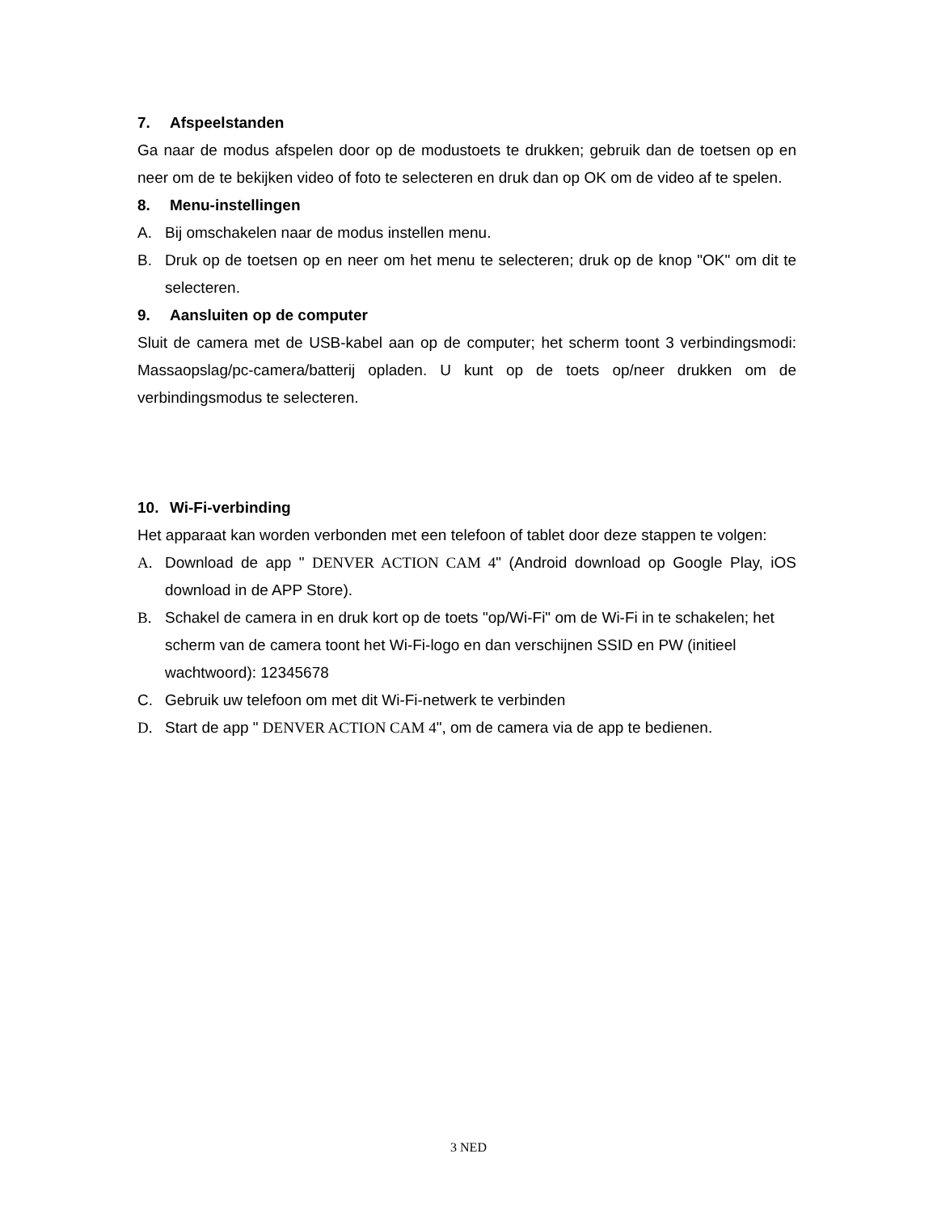7. Afspeelstanden
Ga naar de modus afspelen door op de modustoets te drukken; gebruik dan de toetsen op en neer om de te bekijken video of foto te selecteren en druk dan op OK om de video af te spelen.
8. Menu-instellingen
A. Bij omschakelen naar de modus instellen menu.
B. Druk op de toetsen op en neer om het menu te selecteren; druk op de knop "OK" om dit te selecteren.
9. Aansluiten op de computer
Sluit de camera met de USB-kabel aan op de computer; het scherm toont 3 verbindingsmodi: Massaopslag/pc-camera/batterij opladen. U kunt op de toets op/neer drukken om de verbindingsmodus te selecteren.
10. Wi-Fi-verbinding
Het apparaat kan worden verbonden met een telefoon of tablet door deze stappen te volgen:
A. Download de app " DENVER ACTION CAM 4" (Android download op Google Play, iOS download in de APP Store).
B. Schakel de camera in en druk kort op de toets "op/Wi-Fi" om de Wi-Fi in te schakelen; het scherm van de camera toont het Wi-Fi-logo en dan verschijnen SSID en PW (initieel wachtwoord): 12345678
C. Gebruik uw telefoon om met dit Wi-Fi-netwerk te verbinden
D. Start de app " DENVER ACTION CAM 4", om de camera via de app te bedienen.
3 NED